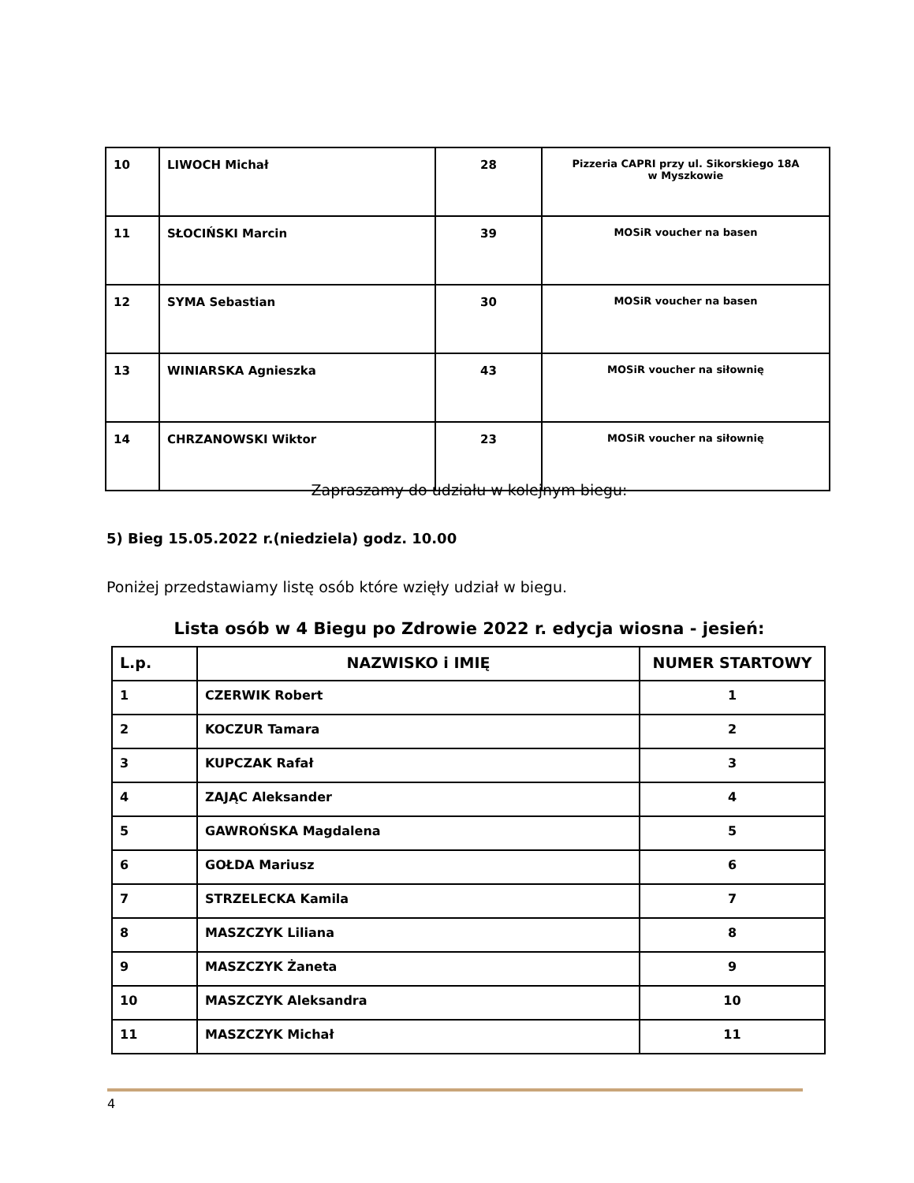| 10 | LIWOCH Michał | 28 | Pizzeria CAPRI przy ul. Sikorskiego 18A w Myszkowie |
| 11 | SŁOCIŃSKI Marcin | 39 | MOSiR voucher na basen |
| 12 | SYMA Sebastian | 30 | MOSiR voucher na basen |
| 13 | WINIARSKA Agnieszka | 43 | MOSiR voucher na siłownię |
| 14 | CHRZANOWSKI Wiktor | 23 | MOSiR voucher na siłownię |
Zapraszamy do udziału w kolejnym biegu:
5) Bieg 15.05.2022 r.(niedziela) godz. 10.00
Poniżej przedstawiamy listę osób które wzięły udział w biegu.
Lista osób w 4 Biegu po Zdrowie 2022 r. edycja wiosna - jesień:
| L.p. | NAZWISKO i IMIĘ | NUMER STARTOWY |
| --- | --- | --- |
| 1 | CZERWIK Robert | 1 |
| 2 | KOCZUR Tamara | 2 |
| 3 | KUPCZAK Rafał | 3 |
| 4 | ZAJĄC Aleksander | 4 |
| 5 | GAWROŃSKA Magdalena | 5 |
| 6 | GOŁDA Mariusz | 6 |
| 7 | STRZELECKA Kamila | 7 |
| 8 | MASZCZYK Liliana | 8 |
| 9 | MASZCZYK Żaneta | 9 |
| 10 | MASZCZYK Aleksandra | 10 |
| 11 | MASZCZYK Michał | 11 |
4